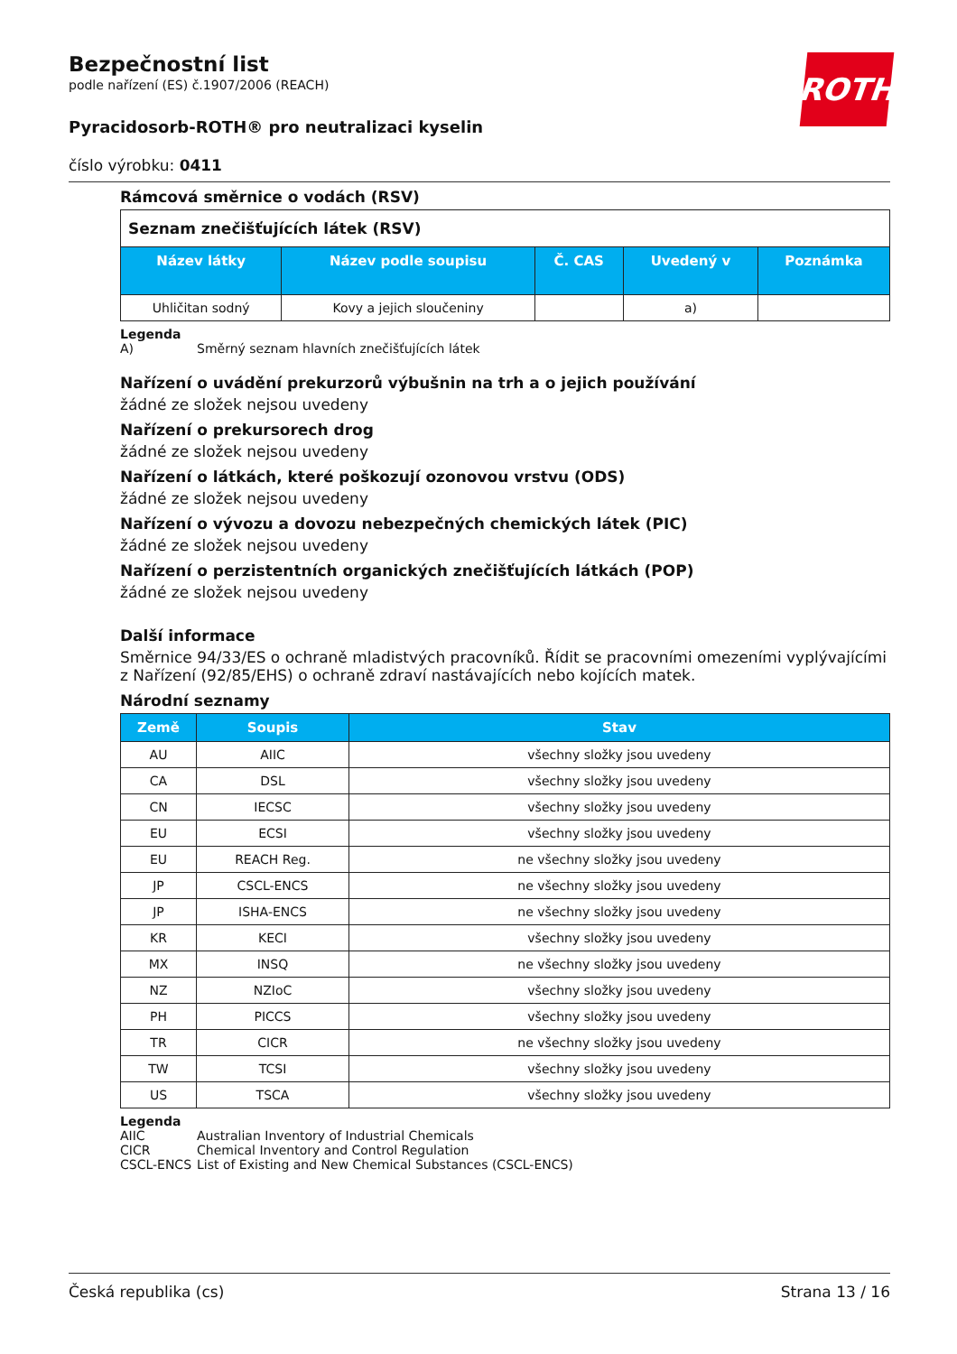ROTH
Bezpečnostní list
podle nařízení (ES) č.1907/2006 (REACH)
Pyracidosorb-ROTH® pro neutralizaci kyselin
číslo výrobku: 0411
Rámcová směrnice o vodách (RSV)
| Seznam znečišťujících látek (RSV) | | | | |
| Název látky | Název podle soupisu | Č. CAS | Uvedený v | Poznámka |
| Uhličitan sodný | Kovy a jejich sloučeniny | | a) | |
Legenda
A) Směrný seznam hlavních znečišťujících látek
Nařízení o uvádění prekurzorů výbušnin na trh a o jejich používání
žádné ze složek nejsou uvedeny
Nařízení o prekursorech drog
žádné ze složek nejsou uvedeny
Nařízení o látkách, které poškozují ozonovou vrstvu (ODS)
žádné ze složek nejsou uvedeny
Nařízení o vývozu a dovozu nebezpečných chemických látek (PIC)
žádné ze složek nejsou uvedeny
Nařízení o perzistentních organických znečišťujících látkách (POP)
žádné ze složek nejsou uvedeny
Další informace
Směrnice 94/33/ES o ochraně mladistvých pracovníků. Řídit se pracovními omezeními vyplývajícími z Nařízení (92/85/EHS) o ochraně zdraví nastávajících nebo kojících matek.
Národní seznamy
| Země | Soupis | Stav |
| --- | --- | --- |
| AU | AIIC | všechny složky jsou uvedeny |
| CA | DSL | všechny složky jsou uvedeny |
| CN | IECSC | všechny složky jsou uvedeny |
| EU | ECSI | všechny složky jsou uvedeny |
| EU | REACH Reg. | ne všechny složky jsou uvedeny |
| JP | CSCL-ENCS | ne všechny složky jsou uvedeny |
| JP | ISHA-ENCS | ne všechny složky jsou uvedeny |
| KR | KECI | všechny složky jsou uvedeny |
| MX | INSQ | ne všechny složky jsou uvedeny |
| NZ | NZIoC | všechny složky jsou uvedeny |
| PH | PICCS | všechny složky jsou uvedeny |
| TR | CICR | ne všechny složky jsou uvedeny |
| TW | TCSI | všechny složky jsou uvedeny |
| US | TSCA | všechny složky jsou uvedeny |
Legenda
AIIC Australian Inventory of Industrial Chemicals
CICR Chemical Inventory and Control Regulation
CSCL-ENCS List of Existing and New Chemical Substances (CSCL-ENCS)
Česká republika (cs) Strana 13 / 16